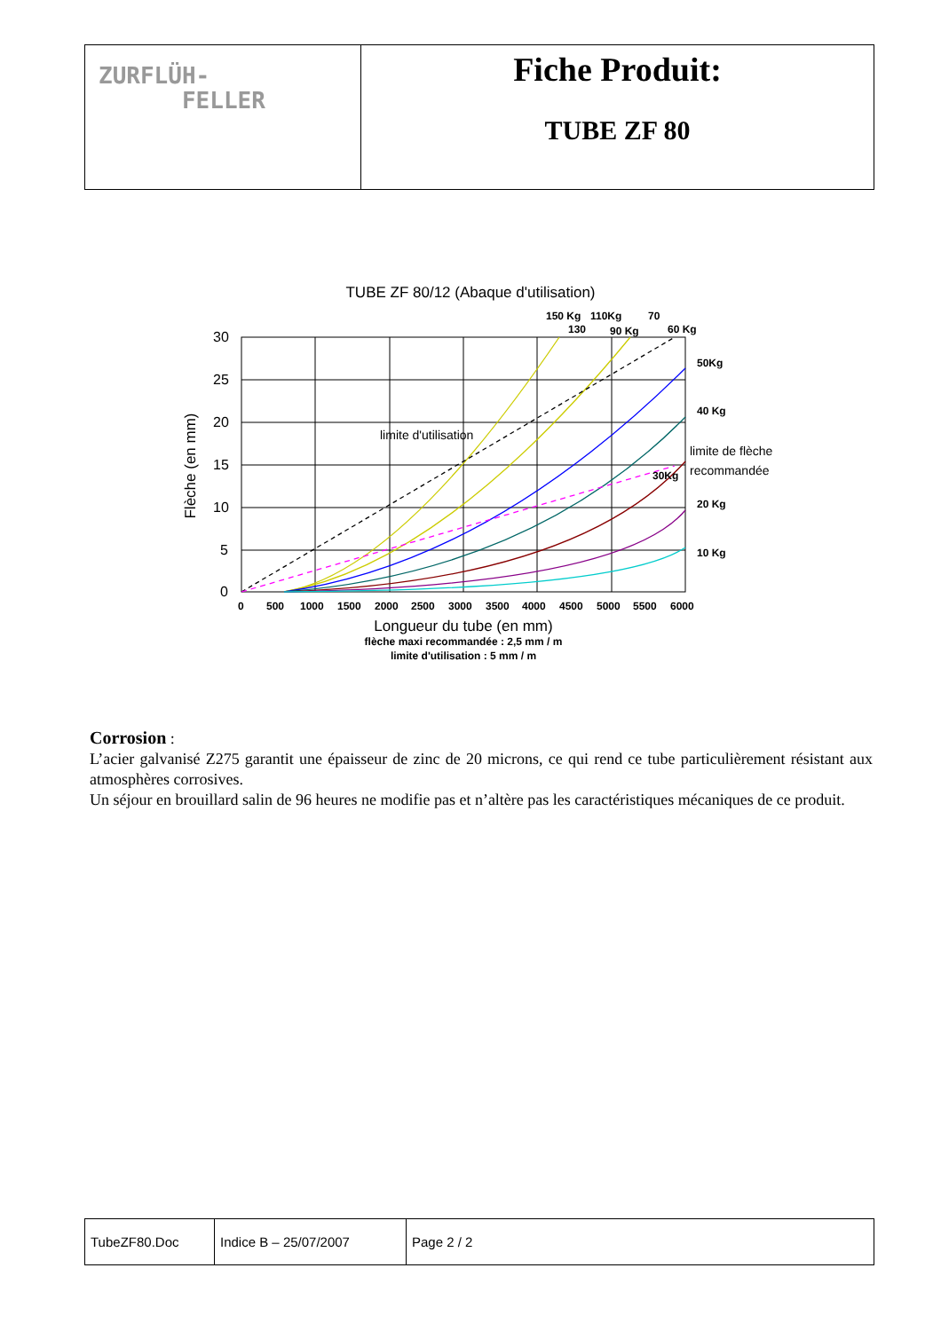| ZURFLÜH- FELLER | Fiche Produit: TUBE ZF 80 |
TUBE ZF 80/12 (Abaque d'utilisation)
30
25
20
15
10
5
0
0
500
1000
1500
2000
2500
3000
3500
4000
4500
5000
5500
6000
Longueur du tube (en mm)
flèche maxi recommandée : 2,5 mm / m
limite d'utilisation : 5 mm / m
Flèche (en mm)
limite d'utilisation
150 Kg
110Kg
70
130
90 Kg
60 Kg
50Kg
40 Kg
30Kg
20 Kg
10 Kg
limite de flèche
recommandée
Corrosion :
L’acier galvanisé Z275 garantit une épaisseur de zinc de 20 microns, ce qui rend ce tube particulièrement résistant aux atmosphères corrosives.
Un séjour en brouillard salin de 96 heures ne modifie pas et n’altère pas les caractéristiques mécaniques de ce produit.
| TubeZF80.Doc | Indice B – 25/07/2007 | Page 2 / 2 |